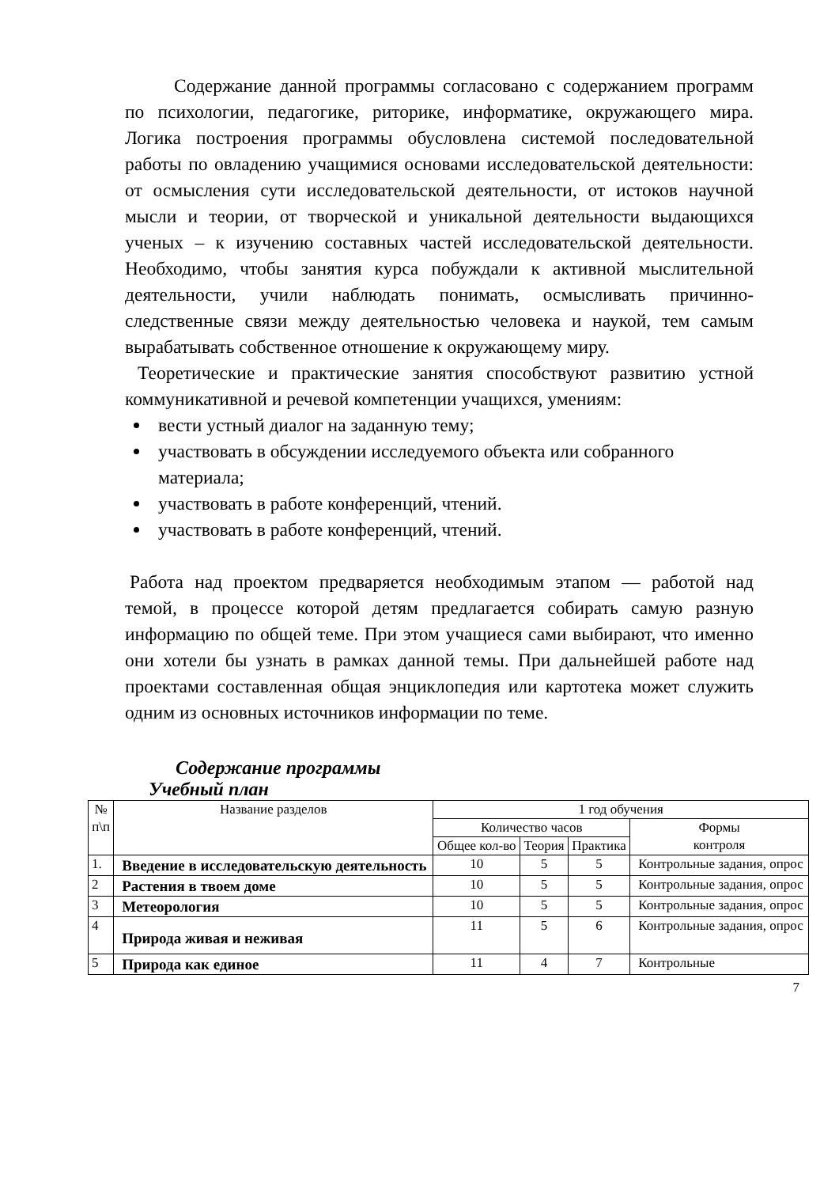Содержание данной программы согласовано с содержанием программ по психологии, педагогике, риторике, информатике, окружающего мира. Логика построения программы обусловлена системой последовательной работы по овладению учащимися основами исследовательской деятельности: от осмысления сути исследовательской деятельности, от истоков научной мысли и теории, от творческой и уникальной деятельности выдающихся ученых – к изучению составных частей исследовательской деятельности. Необходимо, чтобы занятия курса побуждали к активной мыслительной деятельности, учили наблюдать понимать, осмысливать причинно-следственные связи между деятельностью человека и наукой, тем самым вырабатывать собственное отношение к окружающему миру.
Теоретические и практические занятия способствуют развитию устной коммуникативной и речевой компетенции учащихся, умениям:
вести устный диалог на заданную тему;
участвовать в обсуждении исследуемого объекта или собранного материала;
участвовать в работе конференций, чтений.
участвовать в работе конференций, чтений.
Работа над проектом предваряется необходимым этапом — работой над темой, в процессе которой детям предлагается собирать самую разную информацию по общей теме. При этом учащиеся сами выбирают, что именно они хотели бы узнать в рамках данной темы. При дальнейшей работе над проектами составленная общая энциклопедия или картотека может служить одним из основных источников информации по теме.
Содержание программы
Учебный план
| № п\п | Название разделов | 1 год обучения | | | |
| --- | --- | --- | --- | --- | --- |
| | | Количество часов | | | Формы контроля |
| | | Общее кол-во | Теория | Практика | |
| 1. | Введение в исследовательскую деятельность | 10 | 5 | 5 | Контрольные задания, опрос |
| 2 | Растения в твоем доме | 10 | 5 | 5 | Контрольные задания, опрос |
| 3 | Метеорология | 10 | 5 | 5 | Контрольные задания, опрос |
| 4 | Природа живая и неживая | 11 | 5 | 6 | Контрольные задания, опрос |
| 5 | Природа как единое | 11 | 4 | 7 | Контрольные |
7